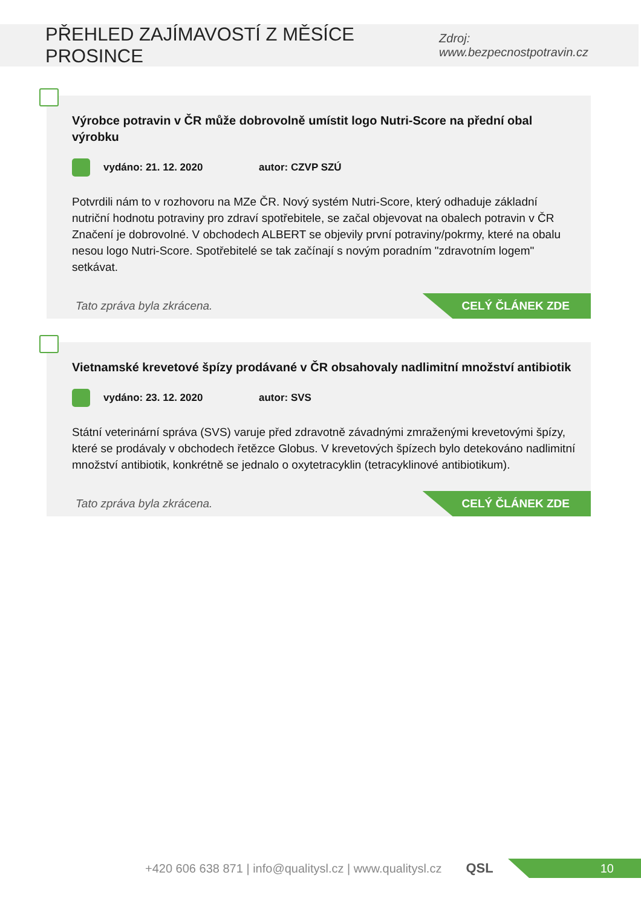PŘEHLED ZAJÍMAVOSTÍ Z MĚSÍCE PROSINCE
Zdroj: www.bezpecnostpotravin.cz
Výrobce potravin v ČR může dobrovolně umístit logo Nutri-Score na přední obal výrobku
vydáno: 21. 12. 2020 autor: CZVP SZÚ
Potvrdili nám to v rozhovoru na MZe ČR. Nový systém Nutri-Score, který odhaduje základní nutriční hodnotu potraviny pro zdraví spotřebitele, se začal objevovat na obalech potravin v ČR Značení je dobrovolné. V obchodech ALBERT se objevily první potraviny/pokrmy, které na obalu nesou logo Nutri-Score. Spotřebitelé se tak začínají s novým poradním "zdravotním logem" setkávat.
Tato zpráva byla zkrácena.
CELÝ ČLÁNEK ZDE
Vietnamské krevetové špízy prodávané v ČR obsahovaly nadlimitní množství antibiotik
vydáno: 23. 12. 2020 autor: SVS
Státní veterinární správa (SVS) varuje před zdravotně závadnými zmraženými krevetovými špízy, které se prodávaly v obchodech řetězce Globus. V krevetových špízech bylo detekováno nadlimitní množství antibiotik, konkrétně se jednalo o oxytetracyklin (tetracyklinové antibiotikum).
Tato zpráva byla zkrácena.
CELÝ ČLÁNEK ZDE
+420 606 638 871 | info@qualitysl.cz | www.qualitysl.cz QSL
10